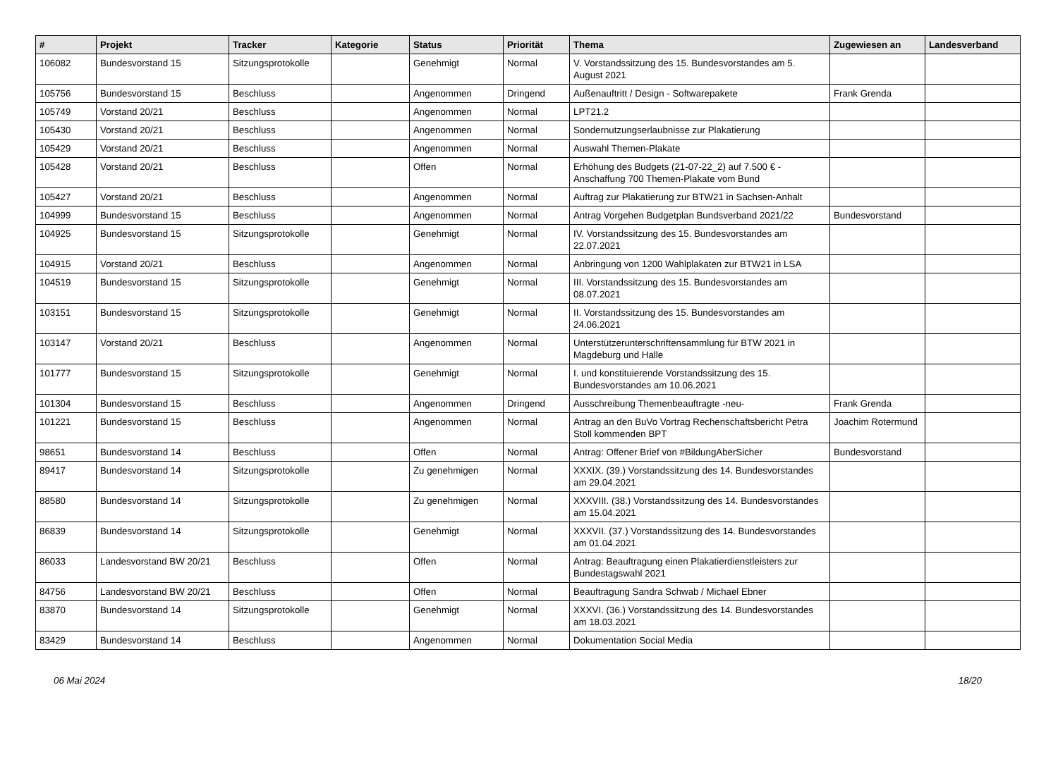| # | Projekt | Tracker | Kategorie | Status | Priorität | Thema | Zugewiesen an | Landesverband |
| --- | --- | --- | --- | --- | --- | --- | --- | --- |
| 106082 | Bundesvorstand 15 | Sitzungsprotokolle | | Genehmigt | Normal | V. Vorstandssitzung des 15. Bundesvorstandes am 5. August 2021 | | |
| 105756 | Bundesvorstand 15 | Beschluss | | Angenommen | Dringend | Außenauftritt / Design - Softwarepakete | Frank Grenda | |
| 105749 | Vorstand 20/21 | Beschluss | | Angenommen | Normal | LPT21.2 | | |
| 105430 | Vorstand 20/21 | Beschluss | | Angenommen | Normal | Sondernutzungserlaubnisse zur Plakatierung | | |
| 105429 | Vorstand 20/21 | Beschluss | | Angenommen | Normal | Auswahl Themen-Plakate | | |
| 105428 | Vorstand 20/21 | Beschluss | | Offen | Normal | Erhöhung des Budgets (21-07-22_2) auf 7.500 € - Anschaffung 700 Themen-Plakate vom Bund | | |
| 105427 | Vorstand 20/21 | Beschluss | | Angenommen | Normal | Auftrag zur Plakatierung zur BTW21 in Sachsen-Anhalt | | |
| 104999 | Bundesvorstand 15 | Beschluss | | Angenommen | Normal | Antrag Vorgehen Budgetplan Bundsverband 2021/22 | Bundesvorstand | |
| 104925 | Bundesvorstand 15 | Sitzungsprotokolle | | Genehmigt | Normal | IV. Vorstandssitzung des 15. Bundesvorstandes am 22.07.2021 | | |
| 104915 | Vorstand 20/21 | Beschluss | | Angenommen | Normal | Anbringung von 1200 Wahlplakaten zur BTW21 in LSA | | |
| 104519 | Bundesvorstand 15 | Sitzungsprotokolle | | Genehmigt | Normal | III. Vorstandssitzung des 15. Bundesvorstandes am 08.07.2021 | | |
| 103151 | Bundesvorstand 15 | Sitzungsprotokolle | | Genehmigt | Normal | II. Vorstandssitzung des 15. Bundesvorstandes am 24.06.2021 | | |
| 103147 | Vorstand 20/21 | Beschluss | | Angenommen | Normal | Unterstützerunterschriftensammlung für BTW 2021 in Magdeburg und Halle | | |
| 101777 | Bundesvorstand 15 | Sitzungsprotokolle | | Genehmigt | Normal | I. und konstituierende Vorstandssitzung des 15. Bundesvorstandes am 10.06.2021 | | |
| 101304 | Bundesvorstand 15 | Beschluss | | Angenommen | Dringend | Ausschreibung Themenbeauftragte -neu- | Frank Grenda | |
| 101221 | Bundesvorstand 15 | Beschluss | | Angenommen | Normal | Antrag an den BuVo Vortrag Rechenschaftsbericht Petra Stoll kommenden BPT | Joachim Rotermund | |
| 98651 | Bundesvorstand 14 | Beschluss | | Offen | Normal | Antrag: Offener Brief von #BildungAberSicher | Bundesvorstand | |
| 89417 | Bundesvorstand 14 | Sitzungsprotokolle | | Zu genehmigen | Normal | XXXIX. (39.) Vorstandssitzung des 14. Bundesvorstandes am 29.04.2021 | | |
| 88580 | Bundesvorstand 14 | Sitzungsprotokolle | | Zu genehmigen | Normal | XXXVIII. (38.) Vorstandssitzung des 14. Bundesvorstandes am 15.04.2021 | | |
| 86839 | Bundesvorstand 14 | Sitzungsprotokolle | | Genehmigt | Normal | XXXVII. (37.) Vorstandssitzung des 14. Bundesvorstandes am 01.04.2021 | | |
| 86033 | Landesvorstand BW 20/21 | Beschluss | | Offen | Normal | Antrag: Beauftragung einen Plakatierdienstleisters zur Bundestagswahl 2021 | | |
| 84756 | Landesvorstand BW 20/21 | Beschluss | | Offen | Normal | Beauftragung Sandra Schwab / Michael Ebner | | |
| 83870 | Bundesvorstand 14 | Sitzungsprotokolle | | Genehmigt | Normal | XXXVI. (36.) Vorstandssitzung des 14. Bundesvorstandes am 18.03.2021 | | |
| 83429 | Bundesvorstand 14 | Beschluss | | Angenommen | Normal | Dokumentation Social Media | | |
06 Mai 2024 18/20